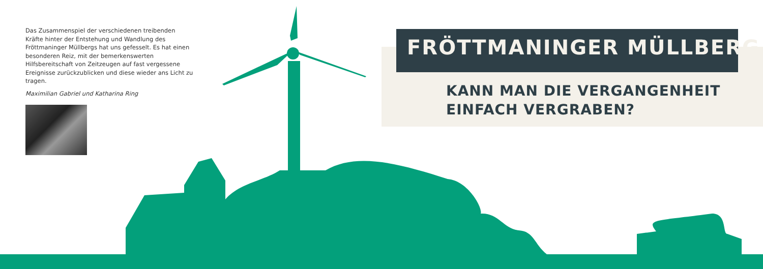Das Zusammenspiel der verschiedenen treibenden Kräfte hinter der Entstehung und Wandlung des Fröttmaninger Müllbergs hat uns gefesselt. Es hat einen besonderen Reiz, mit der bemerkenswerten Hilfsbereitschaft von Zeitzeugen auf fast vergessene Ereignisse zurückzublicken und diese wieder ans Licht zu tragen.
Maximilian Gabriel und Katharina Ring
FRÖTTMANINGER MÜLLBERG
KANN MAN DIE VERGANGENHEIT
EINFACH VERGRABEN?